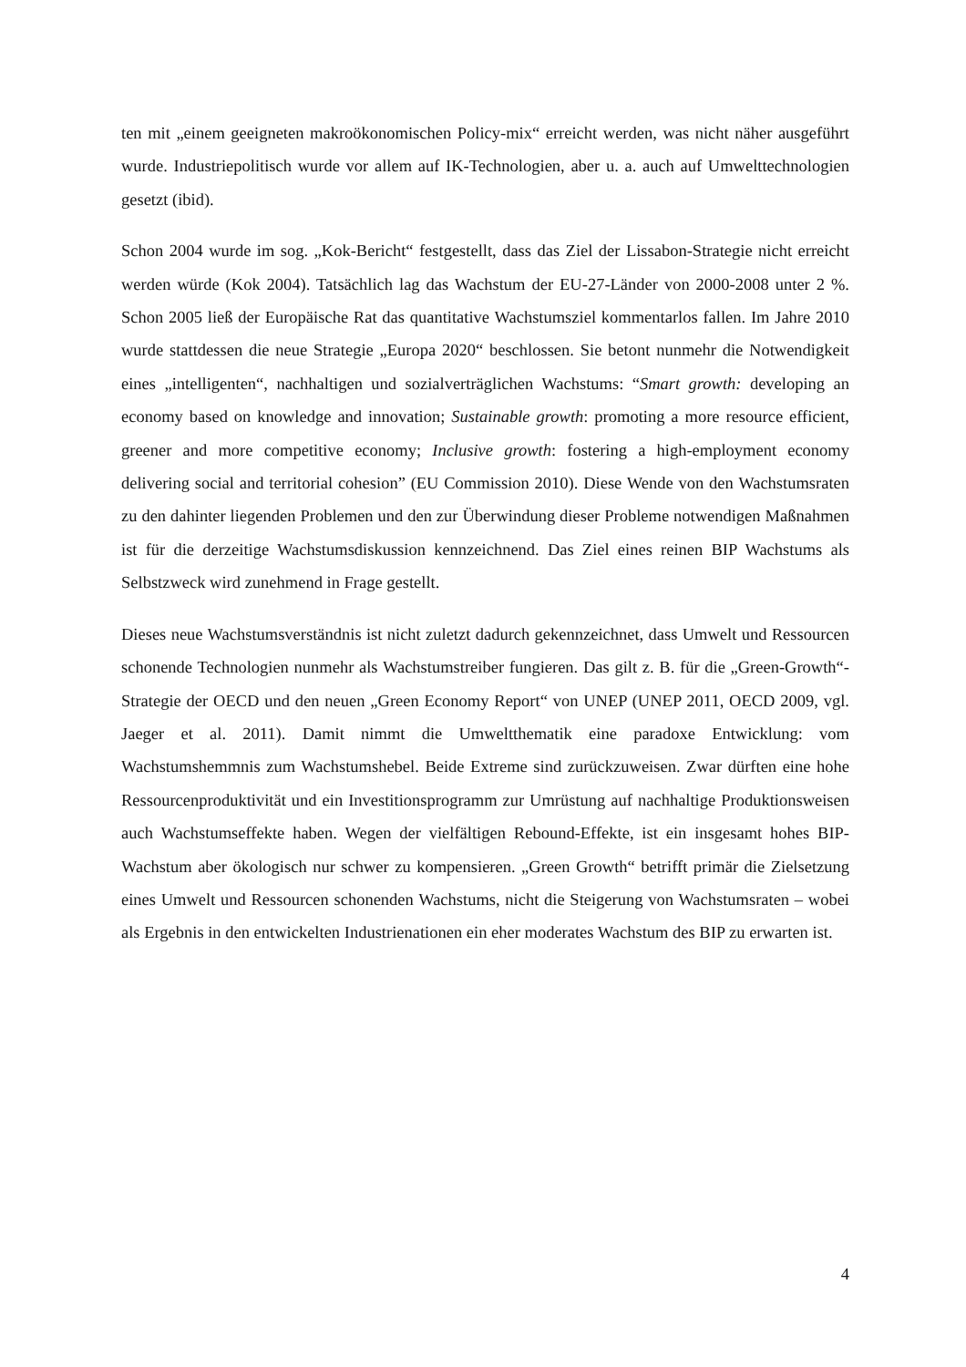ten mit „einem geeigneten makroökonomischen Policy-mix“ erreicht werden, was nicht näher ausgeführt wurde. Industriepolitisch wurde vor allem auf IK-Technologien, aber u. a. auch auf Umwelttechnologien gesetzt (ibid).
Schon 2004 wurde im sog. „Kok-Bericht“ festgestellt, dass das Ziel der Lissabon-Strategie nicht erreicht werden würde (Kok 2004). Tatsächlich lag das Wachstum der EU-27-Länder von 2000-2008 unter 2 %. Schon 2005 ließ der Europäische Rat das quantitative Wachstumsziel kommentarlos fallen. Im Jahre 2010 wurde stattdessen die neue Strategie „Europa 2020“ beschlossen. Sie betont nunmehr die Notwendigkeit eines „intelligenten“, nachhaltigen und sozialverträglichen Wachstums: “Smart growth: developing an economy based on knowledge and innovation; Sustainable growth: promoting a more resource efficient, greener and more competitive economy; Inclusive growth: fostering a high-employment economy delivering social and territorial cohesion” (EU Commission 2010). Diese Wende von den Wachstumsraten zu den dahinter liegenden Problemen und den zur Überwindung dieser Probleme notwendigen Maßnahmen ist für die derzeitige Wachstumsdiskussion kennzeichnend. Das Ziel eines reinen BIP Wachstums als Selbstzweck wird zunehmend in Frage gestellt.
Dieses neue Wachstumsverständnis ist nicht zuletzt dadurch gekennzeichnet, dass Umwelt und Ressourcen schonende Technologien nunmehr als Wachstumstreiber fungieren. Das gilt z. B. für die „Green-Growth“-Strategie der OECD und den neuen „Green Economy Report“ von UNEP (UNEP 2011, OECD 2009, vgl. Jaeger et al. 2011). Damit nimmt die Umweltthematik eine paradoxe Entwicklung: vom Wachstumshemmnis zum Wachstumshebel. Beide Extreme sind zurückzuweisen. Zwar dürften eine hohe Ressourcenproduktivität und ein Investitionsprogramm zur Umrüstung auf nachhaltige Produktionsweisen auch Wachstumseffekte haben. Wegen der vielfältigen Rebound-Effekte, ist ein insgesamt hohes BIP-Wachstum aber ökologisch nur schwer zu kompensieren. „Green Growth“ betrifft primär die Zielsetzung eines Umwelt und Ressourcen schonenden Wachstums, nicht die Steigerung von Wachstumsraten – wobei als Ergebnis in den entwickelten Industrienationen ein eher moderates Wachstum des BIP zu erwarten ist.
4